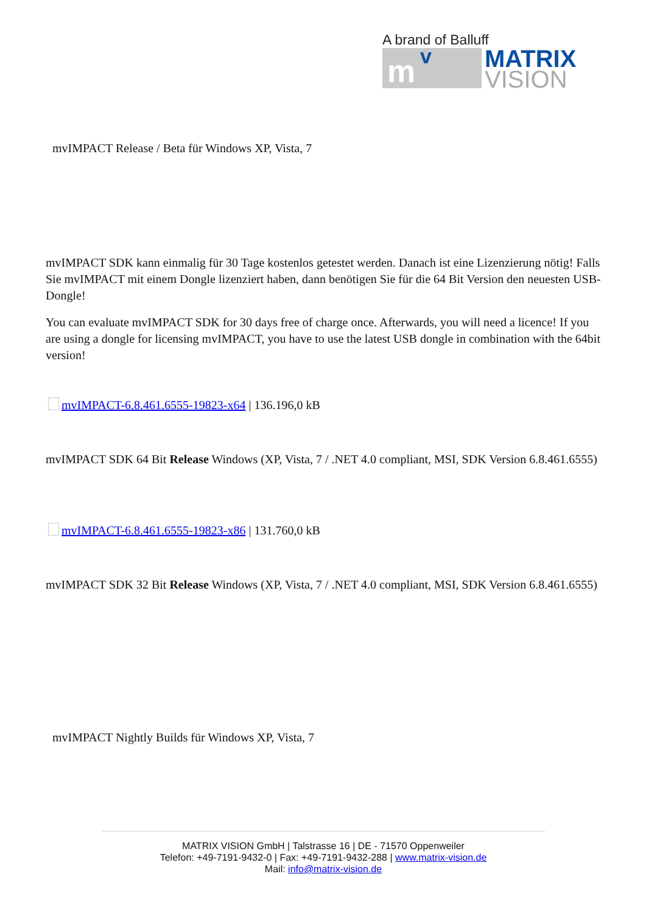A brand of Balluff
m v
MATRIX
VISION
mvIMPACT Release / Beta für Windows XP, Vista, 7
mvIMPACT SDK kann einmalig für 30 Tage kostenlos getestet werden. Danach ist eine Lizenzierung nötig! Falls Sie mvIMPACT mit einem Dongle lizenziert haben, dann benötigen Sie für die 64 Bit Version den neuesten USB-Dongle!
You can evaluate mvIMPACT SDK for 30 days free of charge once. Afterwards, you will need a licence! If you are using a dongle for licensing mvIMPACT, you have to use the latest USB dongle in combination with the 64bit version!
mvIMPACT-6.8.461.6555-19823-x64 | 136.196,0 kB
mvIMPACT SDK 64 Bit Release Windows (XP, Vista, 7 / .NET 4.0 compliant, MSI, SDK Version 6.8.461.6555)
mvIMPACT-6.8.461.6555-19823-x86 | 131.760,0 kB
mvIMPACT SDK 32 Bit Release Windows (XP, Vista, 7 / .NET 4.0 compliant, MSI, SDK Version 6.8.461.6555)
mvIMPACT Nightly Builds für Windows XP, Vista, 7
MATRIX VISION GmbH | Talstrasse 16 | DE - 71570 Oppenweiler
Telefon: +49-7191-9432-0 | Fax: +49-7191-9432-288 | www.matrix-vision.de
Mail: info@matrix-vision.de